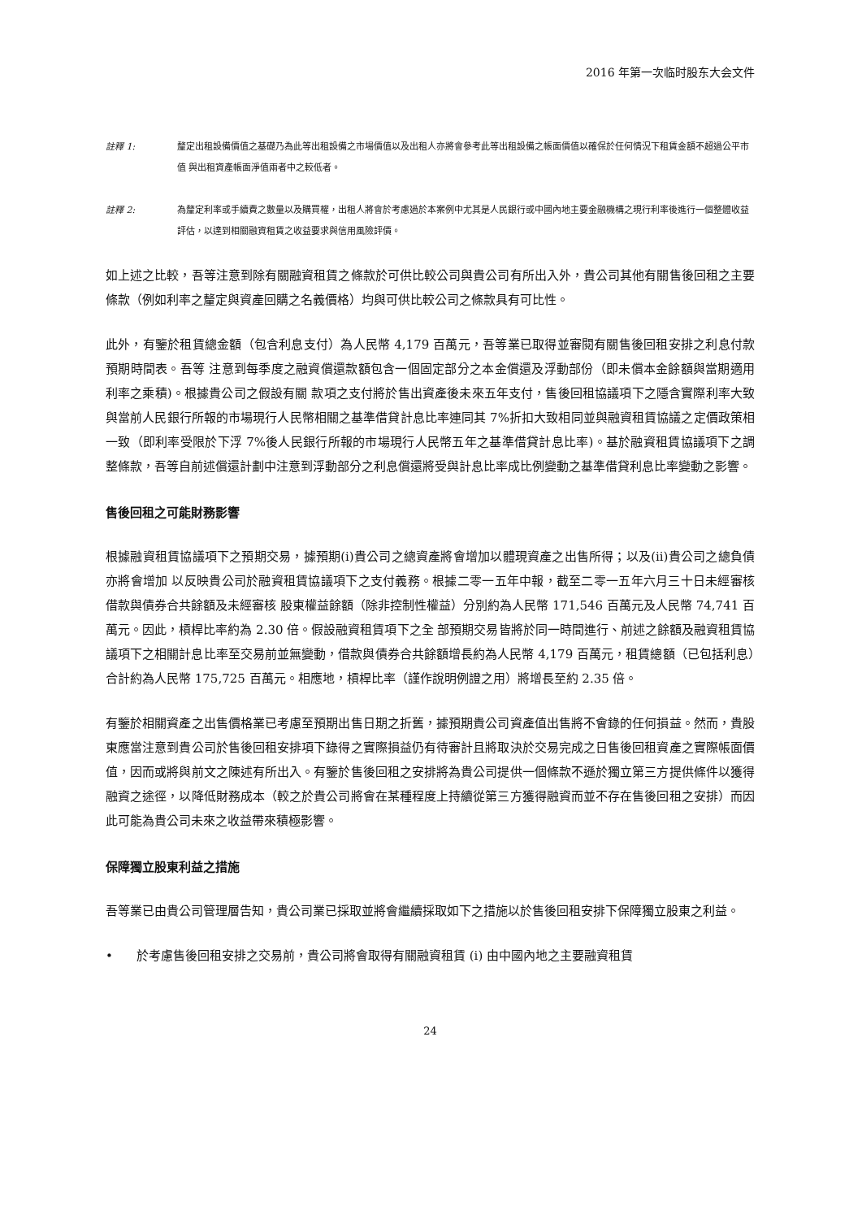2016 年第一次临时股东大会文件
註釋 1: 釐定出租設備價值之基礎乃為此等出租設備之市場價值以及出租人亦將會參考此等出租設備之帳面價值以確保於任何情況下租賃金額不超過公平市值 與出租資產帳面淨值兩者中之較低者。
註釋 2: 為釐定利率或手續費之數量以及購買權，出租人將會於考慮過於本案例中尤其是人民銀行或中國內地主要金融機構之現行利率後進行一個整體收益評估，以達到相關融資租賃之收益要求與信用風險評價。
如上述之比較，吾等注意到除有關融資租賃之條款於可供比較公司與貴公司有所出入外，貴公司其他有關售後回租之主要條款（例如利率之釐定與資產回購之名義價格）均與可供比較公司之條款具有可比性。
此外，有鑒於租賃總金額（包含利息支付）為人民幣 4,179 百萬元，吾等業已取得並審閱有關售後回租安排之利息付款預期時間表。吾等 注意到每季度之融資償還款額包含一個固定部分之本金償還及浮動部份（即未償本金餘額與當期適用利率之乘積)。根據貴公司之假設有關 款項之支付將於售出資產後未來五年支付，售後回租協議項下之隱含實際利率大致與當前人民銀行所報的市場現行人民幣相關之基準借貸計息比率連同其 7%折扣大致相同並與融資租賃協議之定價政策相一致（即利率受限於下浮 7%後人民銀行所報的市場現行人民幣五年之基準借貸計息比率)。基於融資租賃協議項下之調整條款，吾等自前述償還計劃中注意到浮動部分之利息償還將受與計息比率成比例變動之基準借貸利息比率變動之影響。
售後回租之可能財務影響
根據融資租賃協議項下之預期交易，據預期(i)貴公司之總資產將會增加以體現資產之出售所得；以及(ii)貴公司之總負債亦將會增加 以反映貴公司於融資租賃協議項下之支付義務。根據二零一五年中報，截至二零一五年六月三十日未經審核借款與債券合共餘額及未經審核 股東權益餘額（除非控制性權益）分別約為人民幣 171,546 百萬元及人民幣 74,741 百萬元。因此，槓桿比率約為 2.30 倍。假設融資租賃項下之全 部預期交易皆將於同一時間進行、前述之餘額及融資租賃協議項下之相關計息比率至交易前並無變動，借款與債券合共餘額增長約為人民幣 4,179 百萬元，租賃總額（已包括利息）合計約為人民幣 175,725 百萬元。相應地，槓桿比率（謹作說明例證之用）將增長至約 2.35 倍。
有鑒於相關資產之出售價格業已考慮至預期出售日期之折舊，據預期貴公司資產值出售將不會錄的任何損益。然而，貴股東應當注意到貴公司於售後回租安排項下錄得之實際損益仍有待審計且將取決於交易完成之日售後回租資產之實際帳面價值，因而或將與前文之陳述有所出入。有鑒於售後回租之安排將為貴公司提供一個條款不遜於獨立第三方提供條件以獲得融資之途徑，以降低財務成本（較之於貴公司將會在某種程度上持續從第三方獲得融資而並不存在售後回租之安排）而因此可能為貴公司未來之收益帶來積極影響。
保障獨立股東利益之措施
吾等業已由貴公司管理層告知，貴公司業已採取並將會繼續採取如下之措施以於售後回租安排下保障獨立股東之利益。
• 於考慮售後回租安排之交易前，貴公司將會取得有關融資租賃 (i) 由中國內地之主要融資租賃
24